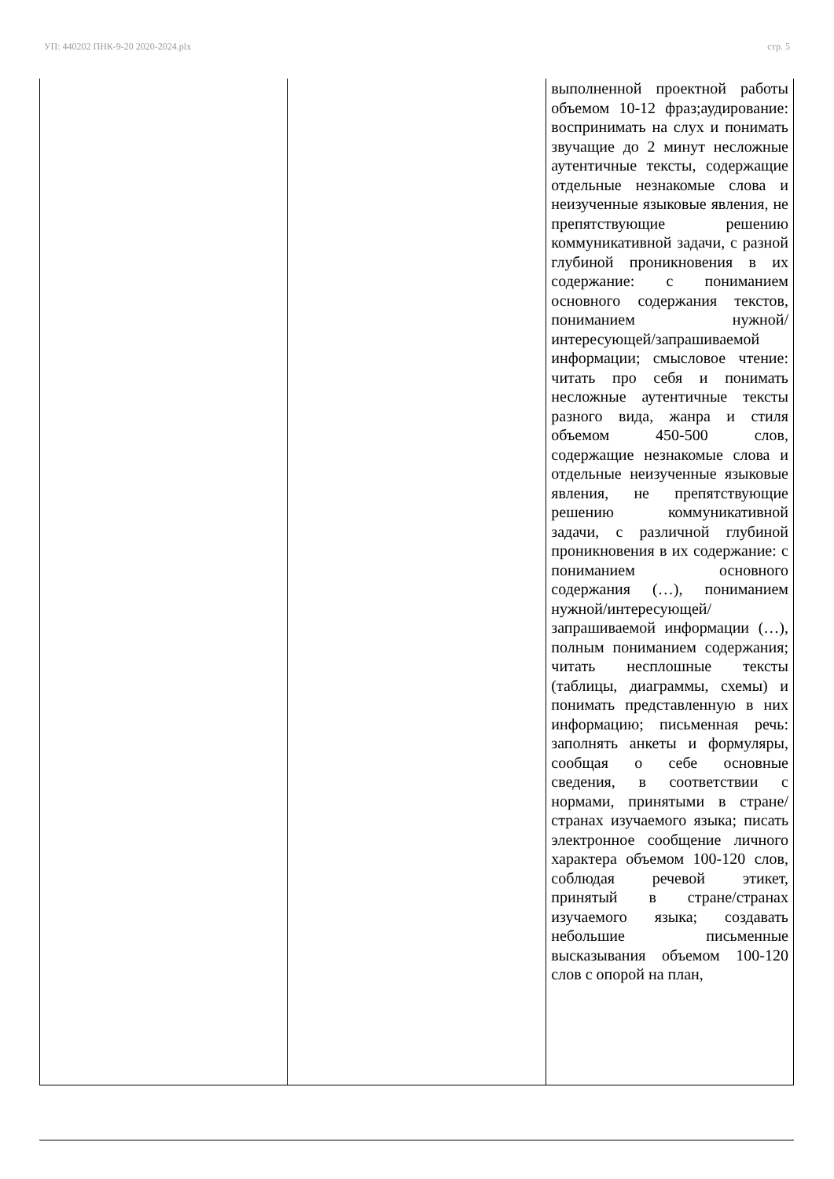УП: 440202 ПНК-9-20 2020-2024.plx стр. 5
| | | выполненной проектной работы объемом 10-12 фраз;аудирование: воспринимать на слух и понимать звучащие до 2 минут несложные аутентичные тексты, содержащие отдельные незнакомые слова и неизученные языковые явления, не препятствующие решению коммуникативной задачи, с разной глубиной проникновения в их содержание: с пониманием основного содержания текстов, пониманием нужной/интересующей/запрашиваемой информации; смысловое чтение: читать про себя и понимать несложные аутентичные тексты разного вида, жанра и стиля объемом 450-500 слов, содержащие незнакомые слова и отдельные неизученные языковые явления, не препятствующие решению коммуникативной задачи, с различной глубиной проникновения в их содержание: с пониманием основного содержания (…), пониманием нужной/интересующей/запрашиваемой информации (…), полным пониманием содержания; читать несплошные тексты (таблицы, диаграммы, схемы) и понимать представленную в них информацию; письменная речь: заполнять анкеты и формуляры, сообщая о себе основные сведения, в соответствии с нормами, принятыми в стране/странах изучаемого языка; писать электронное сообщение личного характера объемом 100-120 слов, соблюдая речевой этикет, принятый в стране/странах изучаемого языка; создавать небольшие письменные высказывания объемом 100-120 слов с опорой на план, |